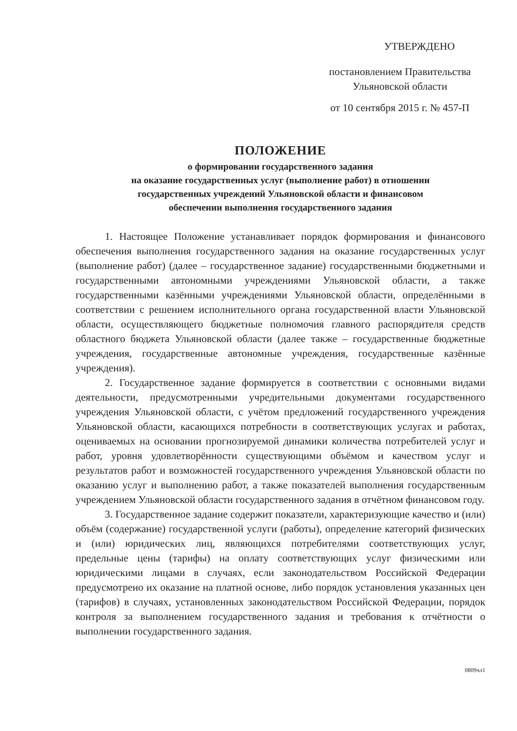УТВЕРЖДЕНО
постановлением Правительства
Ульяновской области
от 10 сентября 2015 г. № 457-П
ПОЛОЖЕНИЕ
о формировании государственного задания
на оказание государственных услуг (выполнение работ) в отношении
государственных учреждений Ульяновской области и финансовом
обеспечении выполнения государственного задания
1. Настоящее Положение устанавливает порядок формирования и финансового обеспечения выполнения государственного задания на оказание государственных услуг (выполнение работ) (далее – государственное задание) государственными бюджетными и государственными автономными учреждениями Ульяновской области, а также государственными казёнными учреждениями Ульяновской области, определёнными в соответствии с решением исполнительного органа государственной власти Ульяновской области, осуществляющего бюджетные полномочия главного распорядителя средств областного бюджета Ульяновской области (далее также – государственные бюджетные учреждения, государственные автономные учреждения, государственные казённые учреждения).
2. Государственное задание формируется в соответствии с основными видами деятельности, предусмотренными учредительными документами государственного учреждения Ульяновской области, с учётом предложений государственного учреждения Ульяновской области, касающихся потребности в соответствующих услугах и работах, оцениваемых на основании прогнозируемой динамики количества потребителей услуг и работ, уровня удовлетворённости существующими объёмом и качеством услуг и результатов работ и возможностей государственного учреждения Ульяновской области по оказанию услуг и выполнению работ, а также показателей выполнения государственным учреждением Ульяновской области государственного задания в отчётном финансовом году.
3. Государственное задание содержит показатели, характеризующие качество и (или) объём (содержание) государственной услуги (работы), определение категорий физических и (или) юридических лиц, являющихся потребителями соответствующих услуг, предельные цены (тарифы) на оплату соответствующих услуг физическими или юридическими лицами в случаях, если законодательством Российской Федерации предусмотрено их оказание на платной основе, либо порядок установления указанных цен (тарифов) в случаях, установленных законодательством Российской Федерации, порядок контроля за выполнением государственного задания и требования к отчётности о выполнении государственного задания.
0809чл1